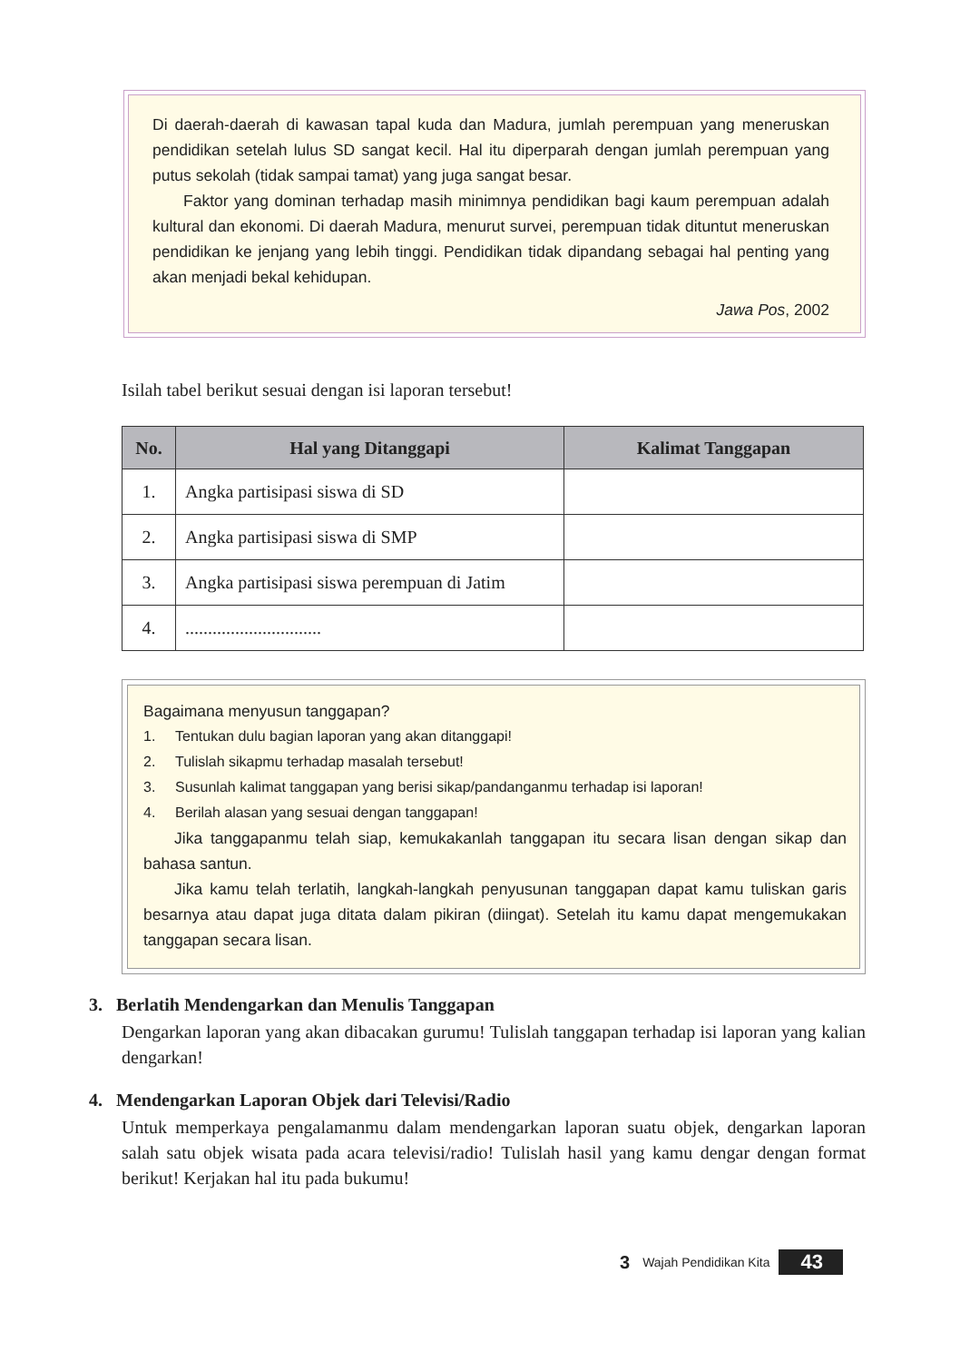Di daerah-daerah di kawasan tapal kuda dan Madura, jumlah perempuan yang meneruskan pendidikan setelah lulus SD sangat kecil. Hal itu diperparah dengan jumlah perempuan yang putus sekolah (tidak sampai tamat) yang juga sangat besar.
Faktor yang dominan terhadap masih minimnya pendidikan bagi kaum perempuan adalah kultural dan ekonomi. Di daerah Madura, menurut survei, perempuan tidak dituntut meneruskan pendidikan ke jenjang yang lebih tinggi. Pendidikan tidak dipandang sebagai hal penting yang akan menjadi bekal kehidupan.
Jawa Pos, 2002
Isilah tabel berikut sesuai dengan isi laporan tersebut!
| No. | Hal yang Ditanggapi | Kalimat Tanggapan |
| --- | --- | --- |
| 1. | Angka partisipasi siswa di SD | |
| 2. | Angka partisipasi siswa di SMP | |
| 3. | Angka partisipasi siswa perempuan di Jatim | |
| 4. | .............................. | |
Bagaimana menyusun tanggapan?
1. Tentukan dulu bagian laporan yang akan ditanggapi!
2. Tulislah sikapmu terhadap masalah tersebut!
3. Susunlah kalimat tanggapan yang berisi sikap/pandanganmu terhadap isi laporan!
4. Berilah alasan yang sesuai dengan tanggapan!
Jika tanggapanmu telah siap, kemukakanlah tanggapan itu secara lisan dengan sikap dan bahasa santun.
Jika kamu telah terlatih, langkah-langkah penyusunan tanggapan dapat kamu tuliskan garis besarnya atau dapat juga ditata dalam pikiran (diingat). Setelah itu kamu dapat mengemukakan tanggapan secara lisan.
3. Berlatih Mendengarkan dan Menulis Tanggapan
Dengarkan laporan yang akan dibacakan gurumu! Tulislah tanggapan terhadap isi laporan yang kalian dengarkan!
4. Mendengarkan Laporan Objek dari Televisi/Radio
Untuk memperkaya pengalamanmu dalam mendengarkan laporan suatu objek, dengarkan laporan salah satu objek wisata pada acara televisi/radio! Tulislah hasil yang kamu dengar dengan format berikut! Kerjakan hal itu pada bukumu!
3 Wajah Pendidikan Kita 43